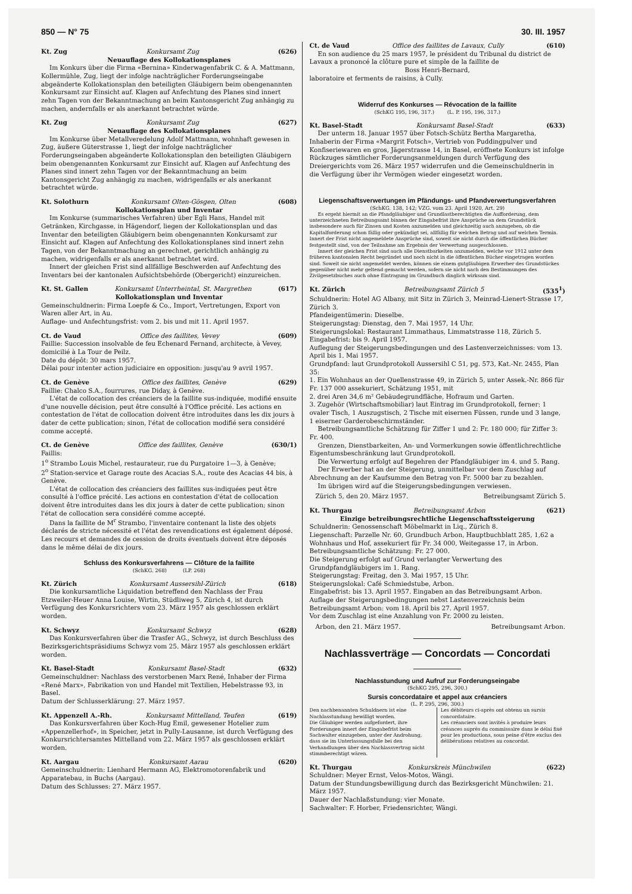850 — N° 75 30. III. 1957
Kt. Zug Konkursamt Zug (626)
Neuauflage des Kollokationsplanes
Im Konkurs über die Firma «Bernina» Kinderwagenfabrik C. & A. Mattmann, Kollermühle, Zug, liegt der infolge nachträglicher Forderungseingabe abgeänderte Kollokationsplan den beteiligten Gläubigern beim obengenannten Konkursamt zur Einsicht auf. Klagen auf Anfechtung des Planes sind innert zehn Tagen von der Bekanntmachung an beim Kantonsgericht Zug anhängig zu machen, andernfalls er als anerkannt betrachtet würde.
Kt. Zug Konkursamt Zug (627)
Neuauflage des Kollokationsplanes
Im Konkurse über Metallveredelung Adolf Mattmann, wohnhaft gewesen in Zug, äußere Güterstrasse 1, liegt der infolge nachträglicher Forderungseingaben abgeänderte Kollokationsplan den beteiligten Gläubigern beim obengenannten Konkursamt zur Einsicht auf. Klagen auf Anfechtung des Planes sind innert zehn Tagen vor der Bekanntmachung an beim Kantonsgericht Zug anhängig zu machen, widrigenfalls er als anerkannt betrachtet würde.
Kt. Solothurn Konkursamt Olten-Gösgen, Olten (608)
Kollokationsplan und Inventar
Im Konkurse (summarisches Verfahren) über Egli Hans, Handel mit Getränken, Kirchgasse, in Hägendorf, liegen der Kollokationsplan und das Inventar den beteiligten Gläubigern beim obengenannten Konkursamt zur Einsicht auf. Klagen auf Anfechtung des Kollokationsplanes sind innert zehn Tagen, von der Bekanntmachung an gerechnet, gerichtlich anhängig zu machen, widrigenfalls er als anerkannt betrachtet wird.
Innert der gleichen Frist sind allfällige Beschwerden auf Anfechtung des Inventars bei der kantonalen Aufsichtsbehörde (Obergericht) einzureichen.
Kt. St. Gallen Konkursamt Unterrheintal, St. Margrethen (617)
Kollokationsplan und Inventar
Gemeinschuldnerin: Firma Loepfe & Co., Import, Vertretungen, Export von Waren aller Art, in Au.
Auflage- und Anfechtungsfrist: vom 2. bis und mit 11. April 1957.
Ct. de Vaud Office des faillites, Vevey (609)
Faillie: Succession insolvable de feu Echenard Fernand, architecte, à Vevey, domicilié à La Tour de Peilz.
Date du dépôt: 30 mars 1957.
Délai pour intenter action judiciaire en opposition: jusqu'au 9 avril 1957.
Ct. de Genève Office des faillites, Genève (629)
Faillie: Chalco S.A., fourrures, rue Diday, à Genève.
L'état de collocation des créanciers de la faillite sus-indiquée, modifié ensuite d'une nouvelle décision, peut être consulté à l'Office précité. Les actions en contestation de l'état de collocation doivent être introduites dans les dix jours à dater de cette publication; sinon, l'état de collocation modifié sera considéré comme accepté.
Ct. de Genève Office des faillites, Genève (630/1)
Faillis:
1<sup>o</sup> Strambo Louis Michel, restaurateur, rue du Purgatoire 1—3, à Genève;
2<sup>o</sup> Station-service et Garage route des Acacias S.A., route des Acacias 44 bis, à Genève.
L'état de collocation des créanciers des faillites sus-indiquées peut être consulté à l'office précité. Les actions en contestation d'état de collocation doivent être introduites dans les dix jours à dater de cette publication; sinon l'état de collocation sera considéré comme accepté.
Dans la faillite de M<sup>r</sup> Strambo, l'inventaire contenant la liste des objets déclarés de stricte nécessité et l'état des revendications est également déposé. Les recours et demandes de cession de droits éventuels doivent être déposés dans le même délai de dix jours.
Schluss des Konkursverfahrens — Clôture de la faillite
(SchKG. 268) (LP. 268)
Kt. Zürich Konkursamt Aussersihl-Zürich (618)
Die konkursamtliche Liquidation betreffend den Nachlass der Frau Etzweiler-Heuer Anna Louise, Wirtin, Stüdliweg 5, Zürich 4, ist durch Verfügung des Konkursrichters vom 23. März 1957 als geschlossen erklärt worden.
Kt. Schwyz Konkursamt Schwyz (628)
Das Konkursverfahren über die Trasfer AG., Schwyz, ist durch Beschluss des Bezirksgerichtspräsidiums Schwyz vom 25. März 1957 als geschlossen erklärt worden.
Kt. Basel-Stadt Konkursamt Basel-Stadt (632)
Gemeinschuldner: Nachlass des verstorbenen Marx René, Inhaber der Firma «René Marx», Fabrikation von und Handel mit Textilien, Hebelstrasse 93, in Basel.
Datum der Schlusserklärung: 27. März 1957.
Kt. Appenzell A.-Rh. Konkursamt Mittelland, Teufen (619)
Das Konkursverfahren über Koch-Hug Emil, gewesener Hotelier zum «Appenzellerhof», in Speicher, jetzt in Pully-Lausanne, ist durch Verfügung des Konkursrichtersamtes Mittelland vom 22. März 1957 als geschlossen erklärt worden.
Kt. Aargau Konkursamt Aarau (620)
Gemeinschuldnerin: Lienhard Hermann AG, Elektromotorenfabrik und Apparatebau, in Buchs (Aargau).
Datum des Schlusses: 27. März 1957.
Ct. de Vaud Office des faillites de Lavaux, Cully (610)
En son audience du 25 mars 1957, le président du Tribunal du district de Lavaux a prononcé la clôture pure et simple de la faillite de
Boss Henri-Bernard,
laboratoire et ferments de raisins, à Cully.
Widerruf des Konkurses — Révocation de la faillite
(SchKG 195, 196, 317.) (L. P. 195, 196, 317.)
Kt. Basel-Stadt Konkursamt Basel-Stadt (633)
Der unterm 18. Januar 1957 über Fotsch-Schütz Bertha Margaretha, Inhaberin der Firma «Margrit Fotsch», Vertrieb von Puddingpulver und Konfiseriewaren en gros, Jägerstrasse 14, in Basel, eröffnete Konkurs ist infolge Rückzuges sämtlicher Forderungsanmeldungen durch Verfügung des Dreiergerichts vom 26. März 1957 widerrufen und die Gemeinschuldnerin in die Verfügung über ihr Vermögen wieder eingesetzt worden.
Liegenschaftsverwertungen im Pfändungs- und Pfandverwertungsverfahren
(SchKG. 138, 142; VZG. vom 23. April 1920, Art. 29)
Es ergeht hiermit an die Pfandgläubiger und Grundlastberechtigten die Aufforderung, dem unterzeichneten Betreibungsamt binnen der Eingabefrist ihre Ansprüche an dem Grundstück insbesondere auch für Zinsen und Kosten anzumelden und gleichzeitig auch anzugeben, ob die Kapitalforderung schon fällig oder gekündigt sei, allfällig für welchen Betrag und auf welchen Termin. Innert der Frist nicht angemeldete Ansprüche sind, soweit sie nicht durch die öffentlichen Bücher festgestellt sind, von der Teilnahme am Ergebnis der Verwertung ausgeschlossen.
Innert der gleichen Frist sind auch alle Dienstbarkeiten anzumelden, welche vor 1912 unter dem früheren kantonalen Recht begründet und noch nicht in die öffentlichen Bücher eingetragen worden sind. Soweit sie nicht angemeldet werden, können sie einem gutgläubigen Erwerber des Grundstückes gegenüber nicht mehr geltend gemacht werden, sofern sie nicht nach den Bestimmungen des Zivilgesetzbuches auch ohne Eintragung im Grundbuch dinglich wirksam sind.
Kt. Zürich Betreibungsamt Zürich 5 (535<sup>1</sup>)
Schuldnerin: Hotel AG Albany, mit Sitz in Zürich 3, Meinrad-Lienert-Strasse 17, Zürich 3.
Pfandeigentümerin: Dieselbe.
Steigerungstag: Dienstag, den 7. Mai 1957, 14 Uhr.
Steigerungslokal: Restaurant Limmathaus, Limmatstrasse 118, Zürich 5.
Eingabefrist: bis 9. April 1957.
Auflegung der Steigerungsbedingungen und des Lastenverzeichnisses: vom 13. April bis 1. Mai 1957.
Grundpfand: laut Grundprotokoll Aussersihl C 51, pg. 573, Kat.-Nr. 2455, Plan 35:
1. Ein Wohnhaus an der Quellenstrasse 49, in Zürich 5, unter Assek.-Nr. 866 für Fr. 137 000 assekuriert, Schätzung 1951, mit
2. drei Aren 34,6 m² Gebäudegrundfläche, Hofraum und Garten.
3. Zugehör (Wirtschaftsmobiliar) laut Eintrag im Grundprotokoll, ferner: 1 ovaler Tisch, 1 Auszugstisch, 2 Tische mit eisernen Füssen, runde und 3 lange, 1 eiserner Garderobeschirmständer.
Betreibungsamtliche Schätzung für Ziffer 1 und 2: Fr. 180 000; für Ziffer 3: Fr. 400.
Grenzen, Dienstbarkeiten, An- und Vormerkungen sowie öffentlichrechtliche Eigentumsbeschränkung laut Grundprotokoll.
Die Verwertung erfolgt auf Begehren der Pfandgläubiger im 4. und 5. Rang.
Der Erwerber hat an der Steigerung, unmittelbar vor dem Zuschlag auf Abrechnung an der Kaufsumme den Betrag von Fr. 5000 bar zu bezahlen.
Im übrigen wird auf die Steigerungsbedingungen verwiesen.
Zürich 5, den 20. März 1957. Betreibungsamt Zürich 5.
Kt. Thurgau Betreibungsamt Arbon (621)
Einzige betreibungsrechtliche Liegenschaftssteigerung
Schuldnerin: Genossenschaft Möbelmarkt in Liq., Zürich 8.
Liegenschaft: Parzelle Nr. 60, Grundbuch Arbon, Hauptbuchblatt 285, 1,62 a Wohnhaus und Hof, assekuriert für Fr. 34 000, Weitegasse 17, in Arbon.
Betreibungsamtliche Schätzung: Fr. 27 000.
Die Steigerung erfolgt auf Grund verlangter Verwertung des Grundpfandgläubigers im 1. Rang.
Steigerungstag: Freitag, den 3. Mai 1957, 15 Uhr.
Steigerungslokal: Café Schmiedstube, Arbon.
Eingabefrist: bis 13. April 1957. Eingaben an das Betreibungsamt Arbon.
Auflage der Steigerungsbedingungen nebst Lastenverzeichnis beim Betreibungsamt Arbon: vom 18. April bis 27. April 1957.
Vor dem Zuschlag ist eine Anzahlung von Fr. 2000 zu leisten.
Arbon, den 21. März 1957. Betreibungsamt Arbon.
Nachlassverträge — Concordats — Concordati
Nachlasstundung und Aufruf zur Forderungseingabe
(SchKG 295, 296, 300.)
Sursis concordataire et appel aux créanciers
(L. P. 295, 296, 300.)
Den nachbenannten Schuldnern ist eine Nachlasstundung bewilligt worden.
Die Gläubiger werden aufgefordert, ihre Forderungen innert der Eingabefrist beim Sachwalter einzugeben, unter der Androhung, dass sie im Unterlassungsfalle bei den Verhandlungen über den Nachlassvertrag nicht stimmberechtigt wären.
Les débiteurs ci-après ont obtenu un sursis concordataire.
Les créanciers sont invités à produire leurs créances auprès du commissaire dans le délai fixé pour les productions, sous peine d'être exclus des délibérations relatives au concordat.
Kt. Thurgau Konkurskreis Münchwilen (622)
Schuldner: Meyer Ernst, Velos-Motos, Wängi.
Datum der Stundungsbewilligung durch das Bezirksgericht Münchwilen: 21. März 1957.
Dauer der Nachlaßstundung: vier Monate.
Sachwalter: F. Horber, Friedensrichter, Wängi.